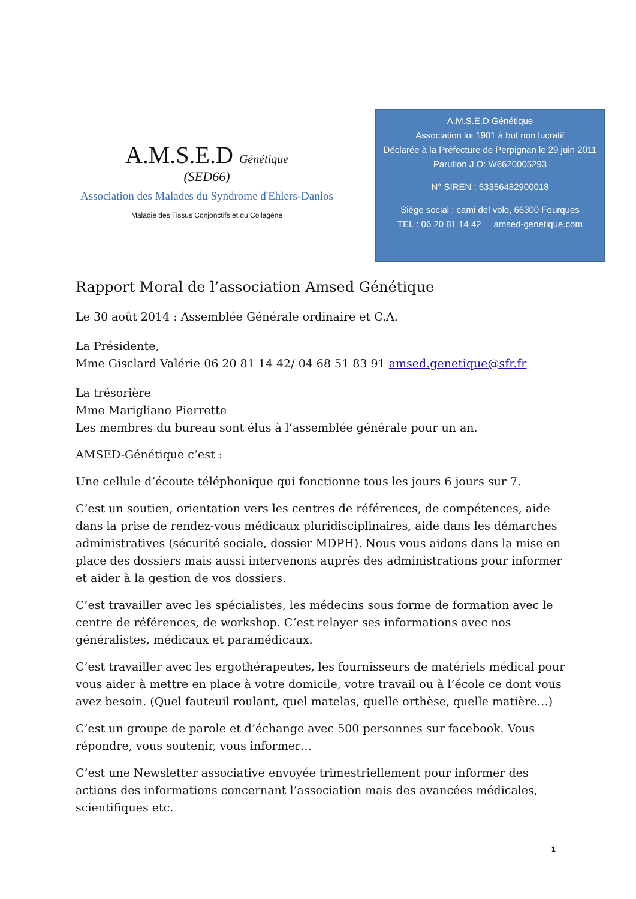A.M.S.E.D Génétique
(SED66)
Association des Malades du Syndrome d'Ehlers-Danlos
Maladie des Tissus Conjonctifs et du Collagène
A.M.S.E.D Génétique
Association loi 1901 à but non lucratif
Déclarée à la Préfecture de Perpignan le 29 juin 2011
Parution J.O: W6620005293
N° SIREN : 53356482900018
Siège social : cami del volo, 66300 Fourques
TEL : 06 20 81 14 42 amsed-genetique.com
Rapport Moral de l’association Amsed Génétique
Le 30 août 2014 : Assemblée Générale ordinaire et C.A.
La Présidente,
Mme Gisclard Valérie 06 20 81 14 42/ 04 68 51 83 91 amsed.genetique@sfr.fr
La trésorière
Mme Marigliano Pierrette
Les membres du bureau sont élus à l’assemblée générale pour un an.
AMSED-Génétique c’est :
Une cellule d’écoute téléphonique qui fonctionne tous les jours 6 jours sur 7.
C’est un soutien, orientation vers les centres de références, de compétences, aide dans la prise de rendez-vous médicaux pluridisciplinaires, aide dans les démarches administratives (sécurité sociale, dossier MDPH). Nous vous aidons dans la mise en place des dossiers mais aussi intervenons auprès des administrations pour informer et aider à la gestion de vos dossiers.
C’est travailler avec les spécialistes, les médecins sous forme de formation avec le centre de références, de workshop. C’est relayer ses informations avec nos généralistes, médicaux et paramédicaux.
C’est travailler avec les ergothérapeutes, les fournisseurs de matériels médical pour vous aider à mettre en place à votre domicile, votre travail ou à l’école ce dont vous avez besoin. (Quel fauteuil roulant, quel matelas, quelle orthèse, quelle matière…)
C’est un groupe de parole et d’échange avec 500 personnes sur facebook. Vous répondre, vous soutenir, vous informer…
C’est une Newsletter associative envoyée trimestriellement pour informer des actions des informations concernant l’association mais des avancées médicales, scientifiques etc.
1